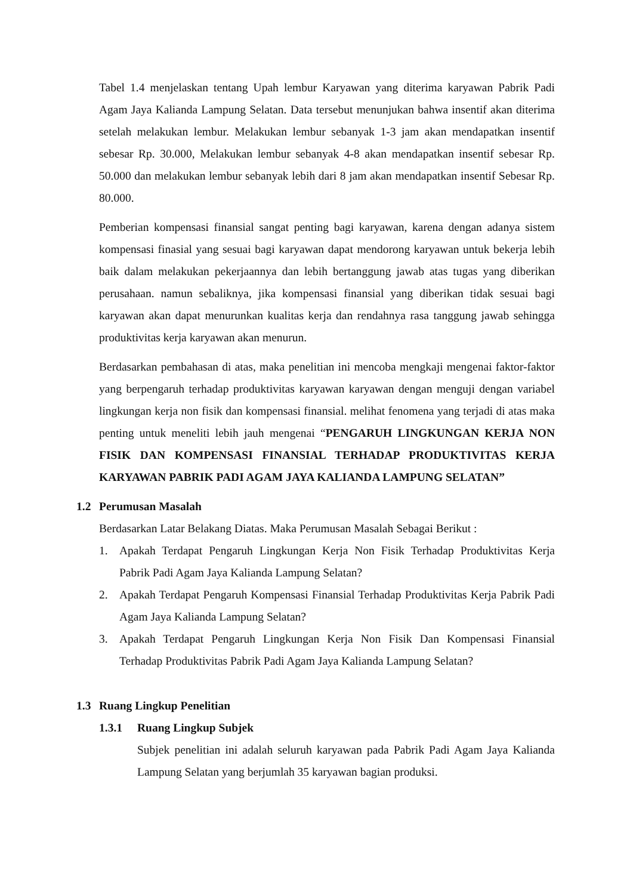Tabel 1.4 menjelaskan tentang Upah lembur Karyawan yang diterima karyawan Pabrik Padi Agam Jaya Kalianda Lampung Selatan. Data tersebut menunjukan bahwa insentif akan diterima setelah melakukan lembur. Melakukan lembur sebanyak 1-3 jam akan mendapatkan insentif sebesar Rp. 30.000, Melakukan lembur sebanyak 4-8 akan mendapatkan insentif sebesar Rp. 50.000 dan melakukan lembur sebanyak lebih dari 8 jam akan mendapatkan insentif Sebesar Rp. 80.000.
Pemberian kompensasi finansial sangat penting bagi karyawan, karena dengan adanya sistem kompensasi finasial yang sesuai bagi karyawan dapat mendorong karyawan untuk bekerja lebih baik dalam melakukan pekerjaannya dan lebih bertanggung jawab atas tugas yang diberikan perusahaan. namun sebaliknya, jika kompensasi finansial yang diberikan tidak sesuai bagi karyawan akan dapat menurunkan kualitas kerja dan rendahnya rasa tanggung jawab sehingga produktivitas kerja karyawan akan menurun.
Berdasarkan pembahasan di atas, maka penelitian ini mencoba mengkaji mengenai faktor-faktor yang berpengaruh terhadap produktivitas karyawan karyawan dengan menguji dengan variabel lingkungan kerja non fisik dan kompensasi finansial. melihat fenomena yang terjadi di atas maka penting untuk meneliti lebih jauh mengenai “PENGARUH LINGKUNGAN KERJA NON FISIK DAN KOMPENSASI FINANSIAL TERHADAP PRODUKTIVITAS KERJA KARYAWAN PABRIK PADI AGAM JAYA KALIANDA LAMPUNG SELATAN”
1.2 Perumusan Masalah
Berdasarkan Latar Belakang Diatas. Maka Perumusan Masalah Sebagai Berikut :
1. Apakah Terdapat Pengaruh Lingkungan Kerja Non Fisik Terhadap Produktivitas Kerja Pabrik Padi Agam Jaya Kalianda Lampung Selatan?
2. Apakah Terdapat Pengaruh Kompensasi Finansial Terhadap Produktivitas Kerja Pabrik Padi Agam Jaya Kalianda Lampung Selatan?
3. Apakah Terdapat Pengaruh Lingkungan Kerja Non Fisik Dan Kompensasi Finansial Terhadap Produktivitas Pabrik Padi Agam Jaya Kalianda Lampung Selatan?
1.3 Ruang Lingkup Penelitian
1.3.1 Ruang Lingkup Subjek
Subjek penelitian ini adalah seluruh karyawan pada Pabrik Padi Agam Jaya Kalianda Lampung Selatan yang berjumlah 35 karyawan bagian produksi.